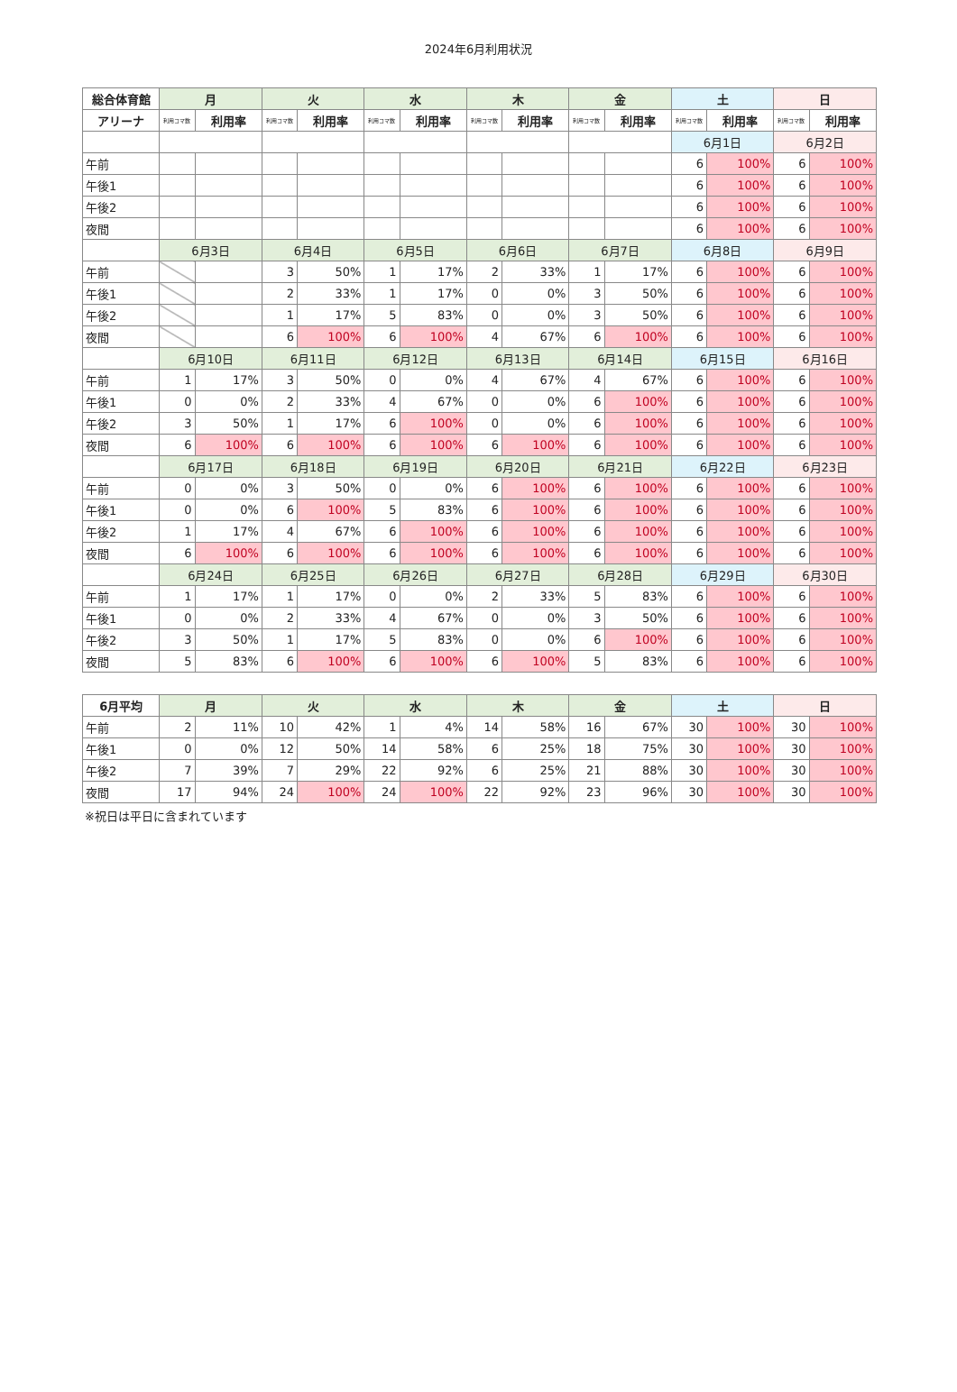2024年6月利用状況
| 総合体育館 | 月 | | 火 | | 水 | | 木 | | 金 | | 土 | | 日 | |
| --- | --- | --- | --- | --- | --- | --- | --- | --- | --- | --- | --- | --- | --- | --- |
| アリーナ | 利用コマ数 | 利用率 | 利用コマ数 | 利用率 | 利用コマ数 | 利用率 | 利用コマ数 | 利用率 | 利用コマ数 | 利用率 | 利用コマ数 | 利用率 | 利用コマ数 | 利用率 |
| | | | | | | | | | | | 6月1日 | | 6月2日 | |
| 午前 | | | | | | | | | | | 6 | 100% | 6 | 100% |
| 午後1 | | | | | | | | | | | 6 | 100% | 6 | 100% |
| 午後2 | | | | | | | | | | | 6 | 100% | 6 | 100% |
| 夜間 | | | | | | | | | | | 6 | 100% | 6 | 100% |
| | 6月3日 | | 6月4日 | | 6月5日 | | 6月6日 | | 6月7日 | | 6月8日 | | 6月9日 | |
| 午前 | | | 3 | 50% | 1 | 17% | 2 | 33% | 1 | 17% | 6 | 100% | 6 | 100% |
| 午後1 | | | 2 | 33% | 1 | 17% | 0 | 0% | 3 | 50% | 6 | 100% | 6 | 100% |
| 午後2 | | | 1 | 17% | 5 | 83% | 0 | 0% | 3 | 50% | 6 | 100% | 6 | 100% |
| 夜間 | | | 6 | 100% | 6 | 100% | 4 | 67% | 6 | 100% | 6 | 100% | 6 | 100% |
| | 6月10日 | | 6月11日 | | 6月12日 | | 6月13日 | | 6月14日 | | 6月15日 | | 6月16日 | |
| 午前 | 1 | 17% | 3 | 50% | 0 | 0% | 4 | 67% | 4 | 67% | 6 | 100% | 6 | 100% |
| 午後1 | 0 | 0% | 2 | 33% | 4 | 67% | 0 | 0% | 6 | 100% | 6 | 100% | 6 | 100% |
| 午後2 | 3 | 50% | 1 | 17% | 6 | 100% | 0 | 0% | 6 | 100% | 6 | 100% | 6 | 100% |
| 夜間 | 6 | 100% | 6 | 100% | 6 | 100% | 6 | 100% | 6 | 100% | 6 | 100% | 6 | 100% |
| | 6月17日 | | 6月18日 | | 6月19日 | | 6月20日 | | 6月21日 | | 6月22日 | | 6月23日 | |
| 午前 | 0 | 0% | 3 | 50% | 0 | 0% | 6 | 100% | 6 | 100% | 6 | 100% | 6 | 100% |
| 午後1 | 0 | 0% | 6 | 100% | 5 | 83% | 6 | 100% | 6 | 100% | 6 | 100% | 6 | 100% |
| 午後2 | 1 | 17% | 4 | 67% | 6 | 100% | 6 | 100% | 6 | 100% | 6 | 100% | 6 | 100% |
| 夜間 | 6 | 100% | 6 | 100% | 6 | 100% | 6 | 100% | 6 | 100% | 6 | 100% | 6 | 100% |
| | 6月24日 | | 6月25日 | | 6月26日 | | 6月27日 | | 6月28日 | | 6月29日 | | 6月30日 | |
| 午前 | 1 | 17% | 1 | 17% | 0 | 0% | 2 | 33% | 5 | 83% | 6 | 100% | 6 | 100% |
| 午後1 | 0 | 0% | 2 | 33% | 4 | 67% | 0 | 0% | 3 | 50% | 6 | 100% | 6 | 100% |
| 午後2 | 3 | 50% | 1 | 17% | 5 | 83% | 0 | 0% | 6 | 100% | 6 | 100% | 6 | 100% |
| 夜間 | 5 | 83% | 6 | 100% | 6 | 100% | 6 | 100% | 5 | 83% | 6 | 100% | 6 | 100% |
| 6月平均 | 月 | | 火 | | 水 | | 木 | | 金 | | 土 | | 日 | |
| --- | --- | --- | --- | --- | --- | --- | --- | --- | --- | --- | --- | --- | --- | --- |
| 午前 | 2 | 11% | 10 | 42% | 1 | 4% | 14 | 58% | 16 | 67% | 30 | 100% | 30 | 100% |
| 午後1 | 0 | 0% | 12 | 50% | 14 | 58% | 6 | 25% | 18 | 75% | 30 | 100% | 30 | 100% |
| 午後2 | 7 | 39% | 7 | 29% | 22 | 92% | 6 | 25% | 21 | 88% | 30 | 100% | 30 | 100% |
| 夜間 | 17 | 94% | 24 | 100% | 24 | 100% | 22 | 92% | 23 | 96% | 30 | 100% | 30 | 100% |
※祝日は平日に含まれています